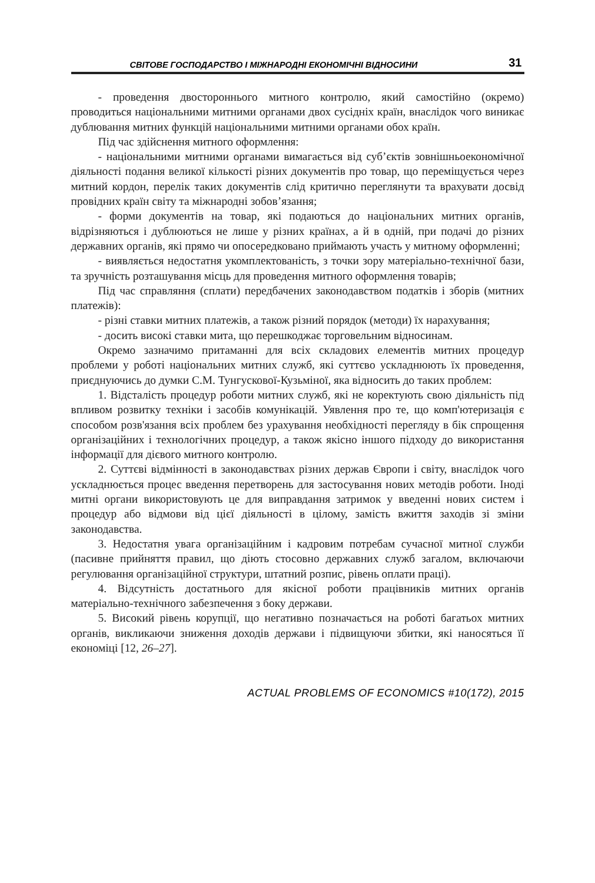СВІТОВЕ ГОСПОДАРСТВО І МІЖНАРОДНІ ЕКОНОМІЧНІ ВІДНОСИНИ 31
- проведення двостороннього митного контролю, який самостійно (окремо) проводиться національними митними органами двох сусідніх країн, внаслідок чого виникає дублювання митних функцій національними митними органами обох країн.
Під час здійснення митного оформлення:
- національними митними органами вимагається від суб’єктів зовнішньоекономічної діяльності подання великої кількості різних документів про товар, що переміщується через митний кордон, перелік таких документів слід критично переглянути та врахувати досвід провідних країн світу та міжнародні зобов’язання;
- форми документів на товар, які подаються до національних митних органів, відрізняються і дублюються не лише у різних країнах, а й в одній, при подачі до різних державних органів, які прямо чи опосередковано приймають участь у митному оформленні;
- виявляється недостатня укомплектованість, з точки зору матеріально-технічної бази, та зручність розташування місць для проведення митного оформлення товарів;
Під час справляння (сплати) передбачених законодавством податків і зборів (митних платежів):
- різні ставки митних платежів, а також різний порядок (методи) їх нарахування;
- досить високі ставки мита, що перешкоджає торговельним відносинам.
Окремо зазначимо притаманні для всіх складових елементів митних процедур проблеми у роботі національних митних служб, які суттєво ускладнюють їх проведення, приєднуючись до думки С.М. Тунгускової-Кузьміної, яка відносить до таких проблем:
1. Відсталість процедур роботи митних служб, які не коректують свою діяльність під впливом розвитку техніки і засобів комунікацій. Уявлення про те, що комп'ютеризація є способом розв'язання всіх проблем без урахування необхідності перегляду в бік спрощення організаційних і технологічних процедур, а також якісно іншого підходу до використання інформації для дієвого митного контролю.
2. Суттєві відмінності в законодавствах різних держав Європи і світу, внаслідок чого ускладнюється процес введення перетворень для застосування нових методів роботи. Іноді митні органи використовують це для виправдання затримок у введенні нових систем і процедур або відмови від цієї діяльності в цілому, замість вжиття заходів зі зміни законодавства.
3. Недостатня увага організаційним і кадровим потребам сучасної митної служби (пасивне прийняття правил, що діють стосовно державних служб загалом, включаючи регулювання організаційної структури, штатний розпис, рівень оплати праці).
4. Відсутність достатнього для якісної роботи працівників митних органів матеріально-технічного забезпечення з боку держави.
5. Високий рівень корупції, що негативно позначається на роботі багатьох митних органів, викликаючи зниження доходів держави і підвищуючи збитки, які наносяться її економіці [12, 26–27].
ACTUAL PROBLEMS OF ECONOMICS #10(172), 2015